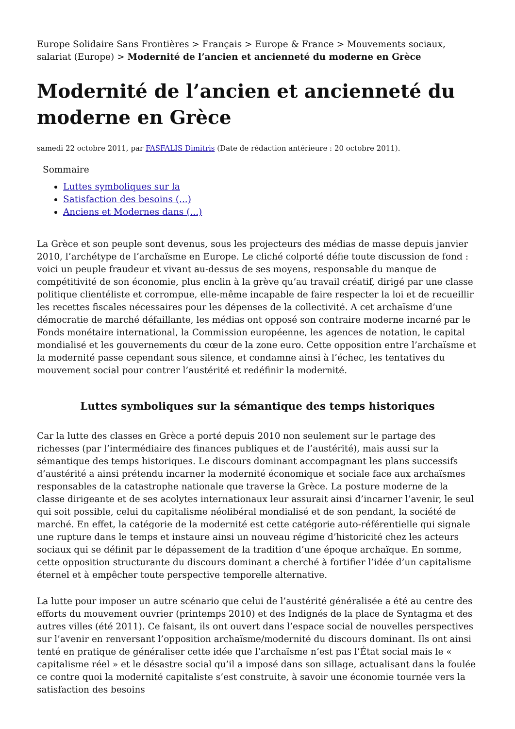Europe Solidaire Sans Frontières > Français > Europe & France > Mouvements sociaux, salariat (Europe) > Modernité de l’ancien et ancienneté du moderne en Grèce
Modernité de l’ancien et ancienneté du moderne en Grèce
samedi 22 octobre 2011, par FASFALIS Dimitris (Date de rédaction antérieure : 20 octobre 2011).
Sommaire
Luttes symboliques sur la
Satisfaction des besoins (...)
Anciens et Modernes dans (...)
La Grèce et son peuple sont devenus, sous les projecteurs des médias de masse depuis janvier 2010, l’archétype de l’archaïsme en Europe. Le cliché colporté défie toute discussion de fond : voici un peuple fraudeur et vivant au-dessus de ses moyens, responsable du manque de compétitivité de son économie, plus enclin à la grève qu’au travail créatif, dirigé par une classe politique clientéliste et corrompue, elle-même incapable de faire respecter la loi et de recueillir les recettes fiscales nécessaires pour les dépenses de la collectivité. A cet archaïsme d’une démocratie de marché défaillante, les médias ont opposé son contraire moderne incarné par le Fonds monétaire international, la Commission européenne, les agences de notation, le capital mondialisé et les gouvernements du cœur de la zone euro. Cette opposition entre l’archaïsme et la modernité passe cependant sous silence, et condamne ainsi à l’échec, les tentatives du mouvement social pour contrer l’austérité et redéfinir la modernité.
Luttes symboliques sur la sémantique des temps historiques
Car la lutte des classes en Grèce a porté depuis 2010 non seulement sur le partage des richesses (par l’intermédiaire des finances publiques et de l’austérité), mais aussi sur la sémantique des temps historiques. Le discours dominant accompagnant les plans successifs d’austérité a ainsi prétendu incarner la modernité économique et sociale face aux archaïsmes responsables de la catastrophe nationale que traverse la Grèce. La posture moderne de la classe dirigeante et de ses acolytes internationaux leur assurait ainsi d’incarner l’avenir, le seul qui soit possible, celui du capitalisme néolibéral mondialisé et de son pendant, la société de marché. En effet, la catégorie de la modernité est cette catégorie auto-référentielle qui signale une rupture dans le temps et instaure ainsi un nouveau régime d’historicité chez les acteurs sociaux qui se définit par le dépassement de la tradition d’une époque archaïque. En somme, cette opposition structurante du discours dominant a cherché à fortifier l’idée d’un capitalisme éternel et à empêcher toute perspective temporelle alternative.
La lutte pour imposer un autre scénario que celui de l’austérité généralisée a été au centre des efforts du mouvement ouvrier (printemps 2010) et des Indignés de la place de Syntagma et des autres villes (été 2011). Ce faisant, ils ont ouvert dans l’espace social de nouvelles perspectives sur l’avenir en renversant l’opposition archaïsme/modernité du discours dominant. Ils ont ainsi tenté en pratique de généraliser cette idée que l’archaïsme n’est pas l’État social mais le « capitalisme réel » et le désastre social qu’il a imposé dans son sillage, actualisant dans la foulée ce contre quoi la modernité capitaliste s’est construite, à savoir une économie tournée vers la satisfaction des besoins